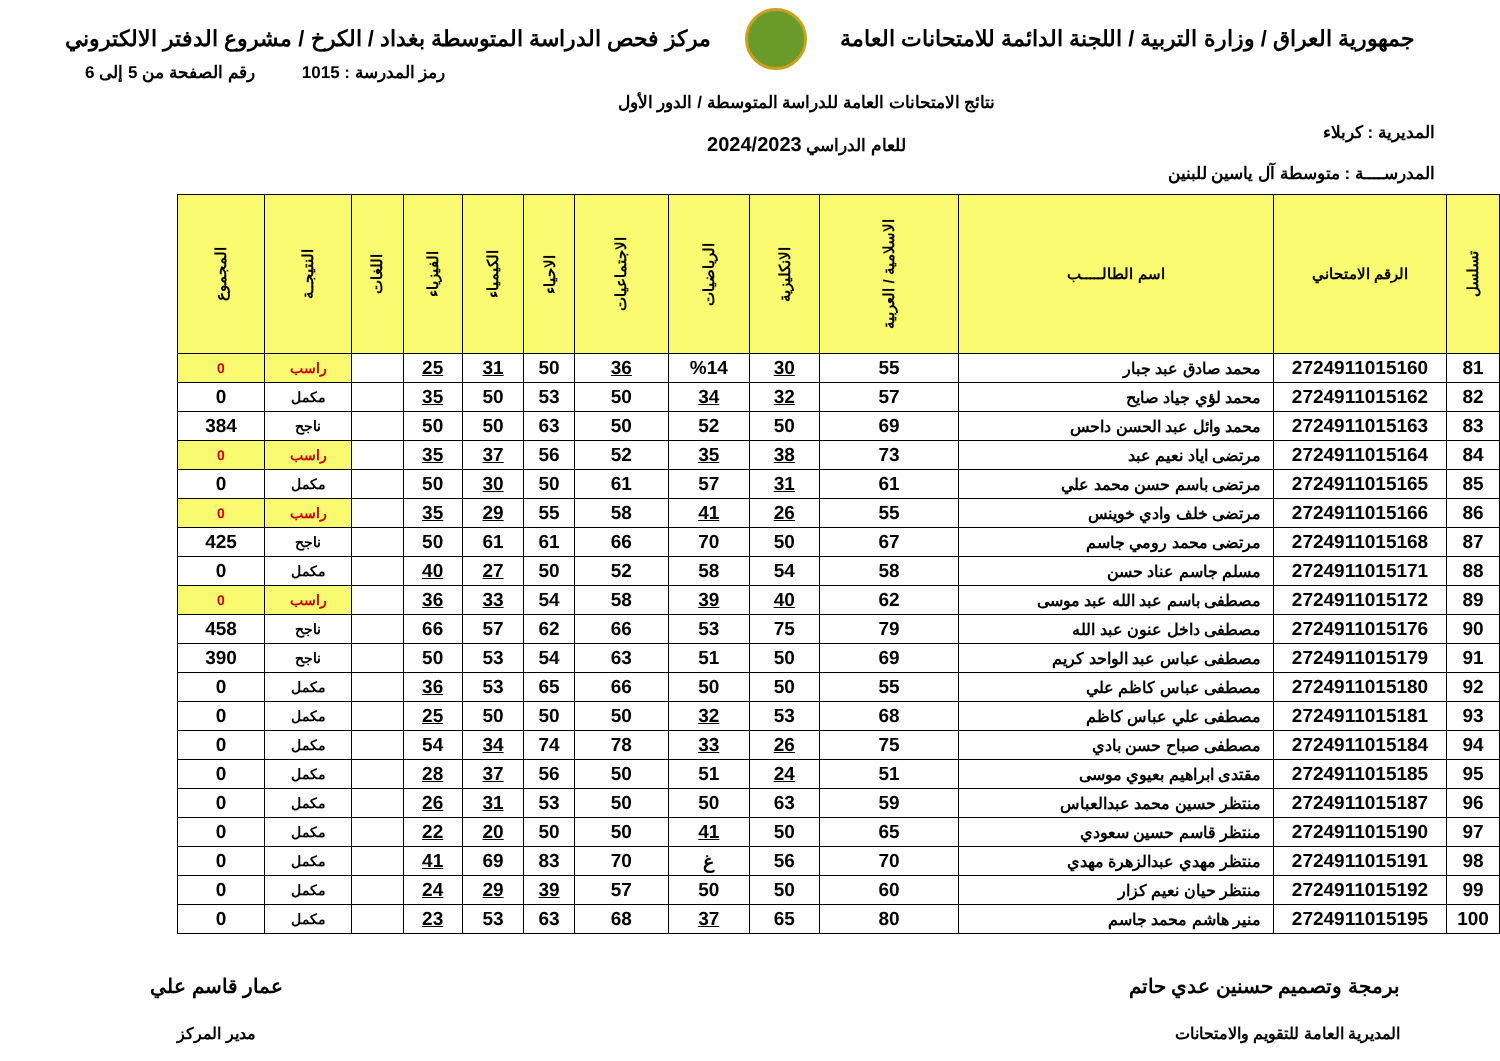جمهورية العراق / وزارة التربية / اللجنة الدائمة للامتحانات العامة
مركز فحص الدراسة المتوسطة بغداد / الكرخ / مشروع الدفتر الالكتروني
المديرية : كربلاء
المدرســــة : متوسطة آل ياسين للبنين
نتائج الامتحانات العامة للدراسة المتوسطة / الدور الأول
للعام الدراسي 2024/2023
رمز المدرسة : 1015 رقم الصفحة من 5 إلى 6
| تسلسل | الرقم الامتحاني | اسم الطالـــــب | الاسلامية / العربية | الانكليزية | الرياضيات | الاجتماعيات | الاحياء | الكيمياء | الفيزياء | اللغات | النتيجــة | المجموع |
| --- | --- | --- | --- | --- | --- | --- | --- | --- | --- | --- | --- | --- |
| 81 | 2724911015160 | محمد صادق عبد جبار | 55 | 30 | %14 | 36 | 50 | 31 | 25 | | راسب | 0 |
| 82 | 2724911015162 | محمد لؤي جياد صايح | 57 | 32 | 34 | 50 | 53 | 50 | 35 | | مكمل | 0 |
| 83 | 2724911015163 | محمد وائل عبد الحسن داحس | 69 | 50 | 52 | 50 | 63 | 50 | 50 | | ناجح | 384 |
| 84 | 2724911015164 | مرتضى اياد نعيم عبد | 73 | 38 | 35 | 52 | 56 | 37 | 35 | | راسب | 0 |
| 85 | 2724911015165 | مرتضى باسم حسن محمد علي | 61 | 31 | 57 | 61 | 50 | 30 | 50 | | مكمل | 0 |
| 86 | 2724911015166 | مرتضى خلف وادي خوينس | 55 | 26 | 41 | 58 | 55 | 29 | 35 | | راسب | 0 |
| 87 | 2724911015168 | مرتضى محمد رومي جاسم | 67 | 50 | 70 | 66 | 61 | 61 | 50 | | ناجح | 425 |
| 88 | 2724911015171 | مسلم جاسم عناد حسن | 58 | 54 | 58 | 52 | 50 | 27 | 40 | | مكمل | 0 |
| 89 | 2724911015172 | مصطفى باسم عبد الله عبد موسى | 62 | 40 | 39 | 58 | 54 | 33 | 36 | | راسب | 0 |
| 90 | 2724911015176 | مصطفى داخل عنون عبد الله | 79 | 75 | 53 | 66 | 62 | 57 | 66 | | ناجح | 458 |
| 91 | 2724911015179 | مصطفى عباس عبد الواحد كريم | 69 | 50 | 51 | 63 | 54 | 53 | 50 | | ناجح | 390 |
| 92 | 2724911015180 | مصطفى عباس كاظم علي | 55 | 50 | 50 | 66 | 65 | 53 | 36 | | مكمل | 0 |
| 93 | 2724911015181 | مصطفى علي عباس كاظم | 68 | 53 | 32 | 50 | 50 | 50 | 25 | | مكمل | 0 |
| 94 | 2724911015184 | مصطفى صباح حسن بادي | 75 | 26 | 33 | 78 | 74 | 34 | 54 | | مكمل | 0 |
| 95 | 2724911015185 | مقتدى ابراهيم بعيوي موسى | 51 | 24 | 51 | 50 | 56 | 37 | 28 | | مكمل | 0 |
| 96 | 2724911015187 | منتظر حسين محمد عبدالعباس | 59 | 63 | 50 | 50 | 53 | 31 | 26 | | مكمل | 0 |
| 97 | 2724911015190 | منتظر قاسم حسين سعودي | 65 | 50 | 41 | 50 | 50 | 20 | 22 | | مكمل | 0 |
| 98 | 2724911015191 | منتظر مهدي عبدالزهرة مهدي | 70 | 56 | غ | 70 | 83 | 69 | 41 | | مكمل | 0 |
| 99 | 2724911015192 | منتظر حيان نعيم كزار | 60 | 50 | 50 | 57 | 39 | 29 | 24 | | مكمل | 0 |
| 100 | 2724911015195 | منير هاشم محمد جاسم | 80 | 65 | 37 | 68 | 63 | 53 | 23 | | مكمل | 0 |
برمجة وتصميم حسنين عدي حاتم
المديرية العامة للتقويم والامتحانات
عمار قاسم علي
مدير المركز